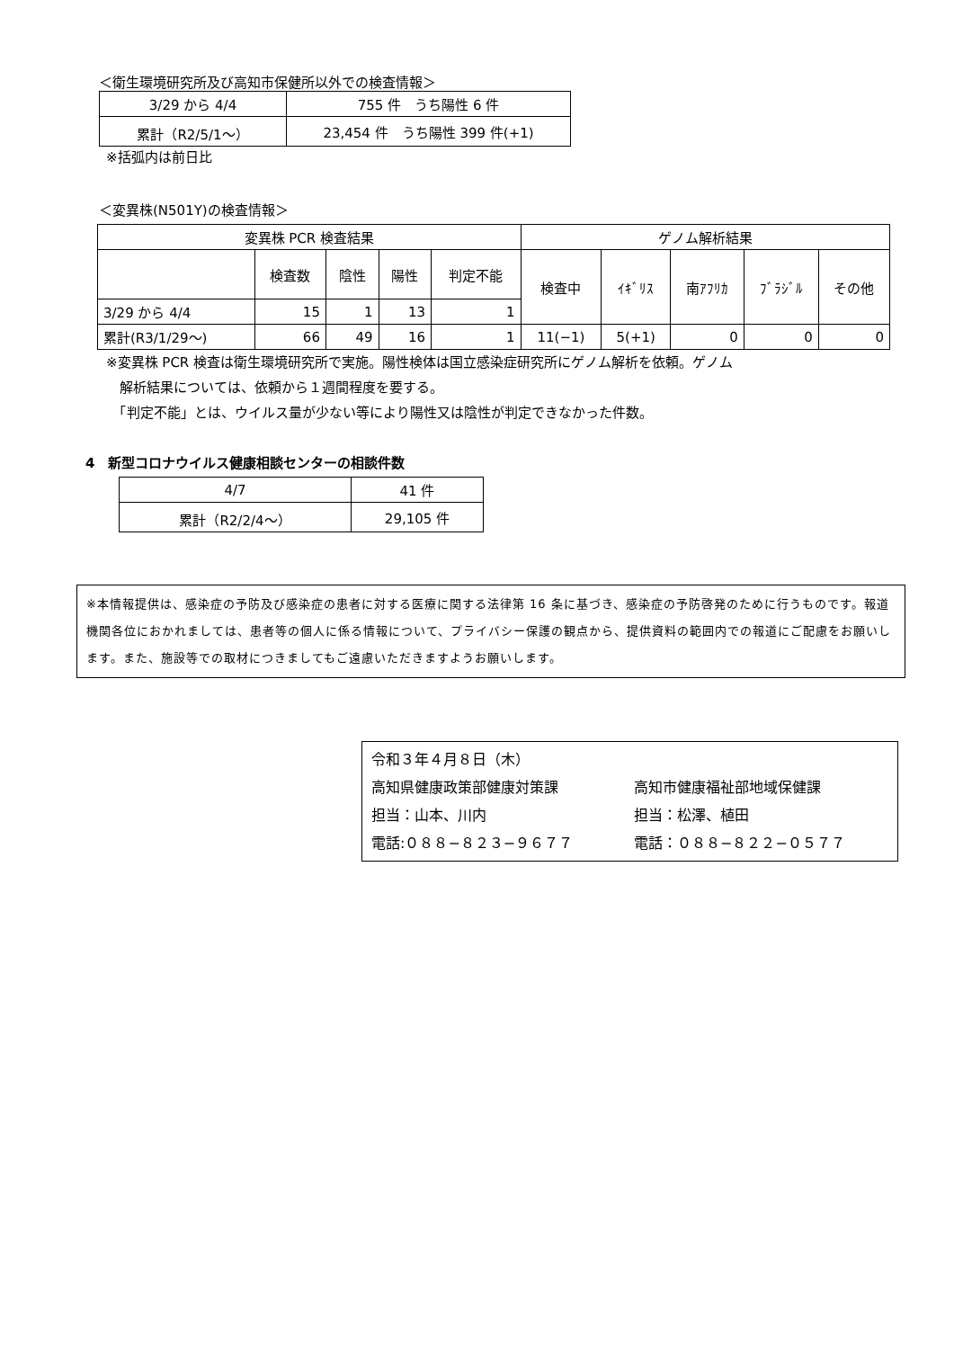＜衛生環境研究所及び高知市保健所以外での検査情報＞
| 3/29 から 4/4 | 755 件 うち陽性 6 件 |
| 累計（R2/5/1～） | 23,454 件 うち陽性 399 件(+1) |
※括弧内は前日比
＜変異株(N501Y)の検査情報＞
| 変異株 PCR 検査結果 | | | | | ゲノム解析結果 | | | | |
| --- | --- | --- | --- | --- | --- | --- | --- | --- | --- |
| | 検査数 | 陰性 | 陽性 | 判定不能 | 検査中 | ｲｷﾞﾘｽ | 南ｱﾌﾘｶ | ﾌﾞﾗｼﾞﾙ | その他 |
| 3/29 から 4/4 | 15 | 1 | 13 | 1 | | | | | |
| 累計(R3/1/29～) | 66 | 49 | 16 | 1 | 11(−1) | 5(+1) | 0 | 0 | 0 |
※変異株 PCR 検査は衛生環境研究所で実施。陽性検体は国立感染症研究所にゲノム解析を依頼。ゲノム
　解析結果については、依頼から１週間程度を要する。
　「判定不能」とは、ウイルス量が少ない等により陽性又は陰性が判定できなかった件数。
4　新型コロナウイルス健康相談センターの相談件数
| 4/7 | 41 件 |
| 累計（R2/2/4～） | 29,105 件 |
※本情報提供は、感染症の予防及び感染症の患者に対する医療に関する法律第 16 条に基づき、感染症の予防啓発のために行うものです。報道機関各位におかれましては、患者等の個人に係る情報について、プライバシー保護の観点から、提供資料の範囲内での報道にご配慮をお願いします。また、施設等での取材につきましてもご遠慮いただきますようお願いします。
令和３年４月８日（木）
高知県健康政策部健康対策課
担当：山本、川内
電話:０８８−８２３−９６７７
高知市健康福祉部地域保健課
担当：松澤、植田
電話：０８８−８２２−０５７７